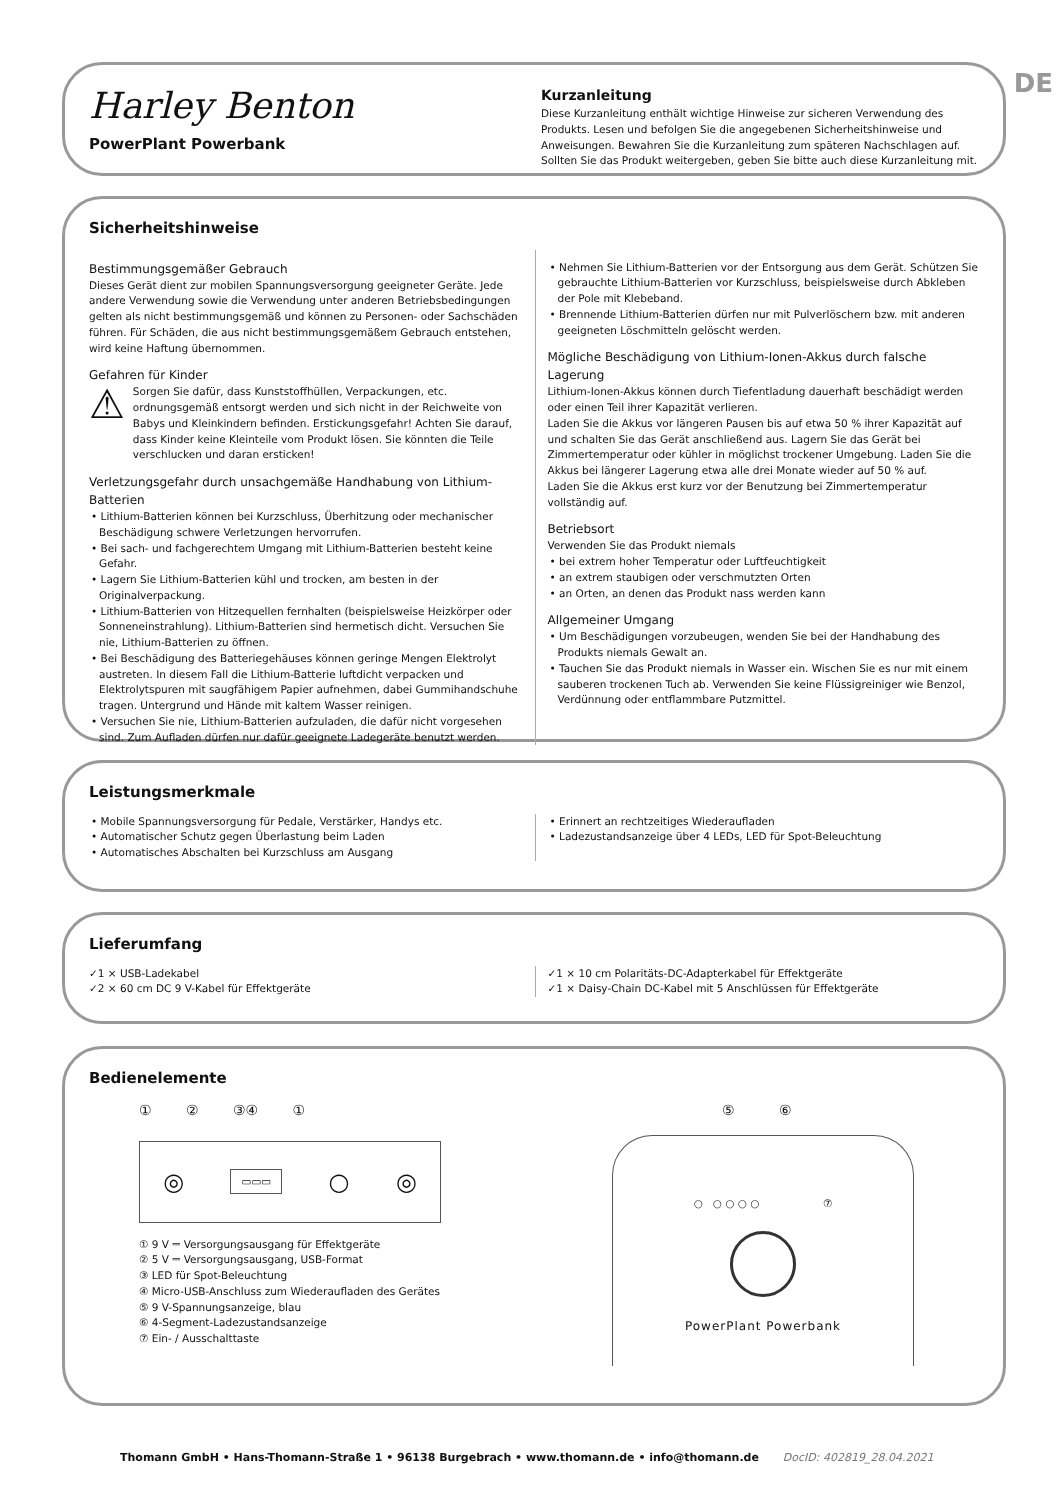DE
Harley Benton
PowerPlant Powerbank
Kurzanleitung
Diese Kurzanleitung enthält wichtige Hinweise zur sicheren Verwendung des Produkts. Lesen und befolgen Sie die angegebenen Sicherheitshinweise und Anweisungen. Bewahren Sie die Kurzanleitung zum späteren Nachschlagen auf. Sollten Sie das Produkt weitergeben, geben Sie bitte auch diese Kurzanleitung mit.
Sicherheitshinweise
Bestimmungsgemäßer Gebrauch
Dieses Gerät dient zur mobilen Spannungsversorgung geeigneter Geräte. Jede andere Verwendung sowie die Verwendung unter anderen Betriebsbedingungen gelten als nicht bestimmungsgemäß und können zu Personen- oder Sachschäden führen. Für Schäden, die aus nicht bestimmungsgemäßem Gebrauch entstehen, wird keine Haftung übernommen.
Gefahren für Kinder
⚠
Sorgen Sie dafür, dass Kunststoffhüllen, Verpackungen, etc. ordnungsgemäß entsorgt werden und sich nicht in der Reichweite von Babys und Kleinkindern befinden. Erstickungsgefahr! Achten Sie darauf, dass Kinder keine Kleinteile vom Produkt lösen. Sie könnten die Teile verschlucken und daran ersticken!
Verletzungsgefahr durch unsachgemäße Handhabung von Lithium-Batterien
• Lithium-Batterien können bei Kurzschluss, Überhitzung oder mechanischer Beschädigung schwere Verletzungen hervorrufen.
• Bei sach- und fachgerechtem Umgang mit Lithium-Batterien besteht keine Gefahr.
• Lagern Sie Lithium-Batterien kühl und trocken, am besten in der Originalverpackung.
• Lithium-Batterien von Hitzequellen fernhalten (beispielsweise Heizkörper oder Sonneneinstrahlung). Lithium-Batterien sind hermetisch dicht. Versuchen Sie nie, Lithium-Batterien zu öffnen.
• Bei Beschädigung des Batteriegehäuses können geringe Mengen Elektrolyt austreten. In diesem Fall die Lithium-Batterie luftdicht verpacken und Elektrolytspuren mit saugfähigem Papier aufnehmen, dabei Gummihandschuhe tragen. Untergrund und Hände mit kaltem Wasser reinigen.
• Versuchen Sie nie, Lithium-Batterien aufzuladen, die dafür nicht vorgesehen sind. Zum Aufladen dürfen nur dafür geeignete Ladegeräte benutzt werden.
• Nehmen Sie Lithium-Batterien vor der Entsorgung aus dem Gerät. Schützen Sie gebrauchte Lithium-Batterien vor Kurzschluss, beispielsweise durch Abkleben der Pole mit Klebeband.
• Brennende Lithium-Batterien dürfen nur mit Pulverlöschern bzw. mit anderen geeigneten Löschmitteln gelöscht werden.
Mögliche Beschädigung von Lithium-Ionen-Akkus durch falsche Lagerung
Lithium-Ionen-Akkus können durch Tiefentladung dauerhaft beschädigt werden oder einen Teil ihrer Kapazität verlieren.
Laden Sie die Akkus vor längeren Pausen bis auf etwa 50 % ihrer Kapazität auf und schalten Sie das Gerät anschließend aus. Lagern Sie das Gerät bei Zimmertemperatur oder kühler in möglichst trockener Umgebung. Laden Sie die Akkus bei längerer Lagerung etwa alle drei Monate wieder auf 50 % auf.
Laden Sie die Akkus erst kurz vor der Benutzung bei Zimmertemperatur vollständig auf.
Betriebsort
Verwenden Sie das Produkt niemals
• bei extrem hoher Temperatur oder Luftfeuchtigkeit
• an extrem staubigen oder verschmutzten Orten
• an Orten, an denen das Produkt nass werden kann
Allgemeiner Umgang
• Um Beschädigungen vorzubeugen, wenden Sie bei der Handhabung des Produkts niemals Gewalt an.
• Tauchen Sie das Produkt niemals in Wasser ein. Wischen Sie es nur mit einem sauberen trockenen Tuch ab. Verwenden Sie keine Flüssigreiniger wie Benzol, Verdünnung oder entflammbare Putzmittel.
Leistungsmerkmale
• Mobile Spannungsversorgung für Pedale, Verstärker, Handys etc.
• Automatischer Schutz gegen Überlastung beim Laden
• Automatisches Abschalten bei Kurzschluss am Ausgang
• Erinnert an rechtzeitiges Wiederaufladen
• Ladezustandsanzeige über 4 LEDs, LED für Spot-Beleuchtung
Lieferumfang
✓1 × USB-Ladekabel
✓2 × 60 cm DC 9 V-Kabel für Effektgeräte
✓1 × 10 cm Polaritäts-DC-Adapterkabel für Effektgeräte
✓1 × Daisy-Chain DC-Kabel mit 5 Anschlüssen für Effektgeräte
Bedienelemente
① ② ③④ ①
◎ ▭▭▭ ○ ◎
① 9 V ⎓ Versorgungsausgang für Effektgeräte
② 5 V ⎓ Versorgungsausgang, USB-Format
③ LED für Spot-Beleuchtung
④ Micro-USB-Anschluss zum Wiederaufladen des Gerätes
⑤ 9 V-Spannungsanzeige, blau
⑥ 4-Segment-Ladezustandsanzeige
⑦ Ein- / Ausschalttaste
⑤ ⑥
○ ○ ○ ○ ○ ⑦
PowerPlant Powerbank
Thomann GmbH • Hans-Thomann-Straße 1 • 96138 Burgebrach • www.thomann.de • info@thomann.de DocID: 402819_28.04.2021